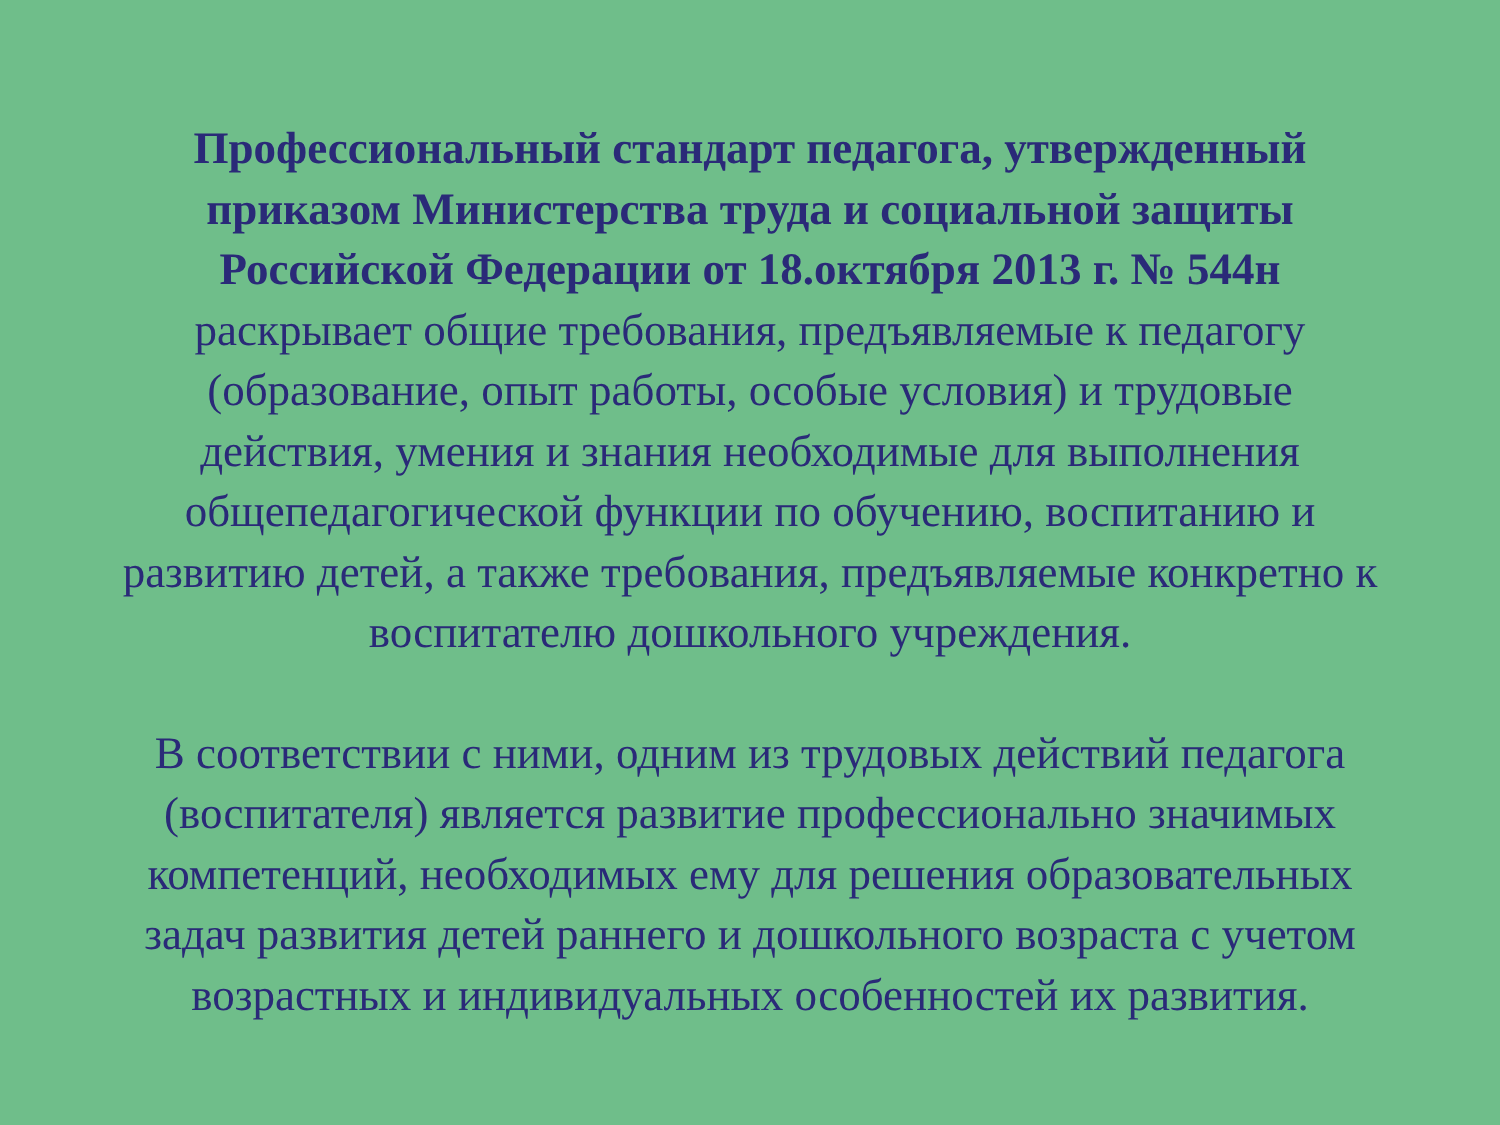Профессиональный стандарт педагога, утвержденный
приказом Министерства труда и социальной защиты
Российской Федерации от 18.октября 2013 г. № 544н
раскрывает общие требования, предъявляемые к педагогу
(образование, опыт работы, особые условия) и трудовые
действия, умения и знания необходимые для выполнения
общепедагогической функции по обучению, воспитанию и
развитию детей, а также требования, предъявляемые конкретно к
воспитателю дошкольного учреждения.
В соответствии с ними, одним из трудовых действий педагога
(воспитателя) является развитие профессионально значимых
компетенций, необходимых ему для решения образовательных
задач развития детей раннего и дошкольного возраста с учетом
возрастных и индивидуальных особенностей их развития.